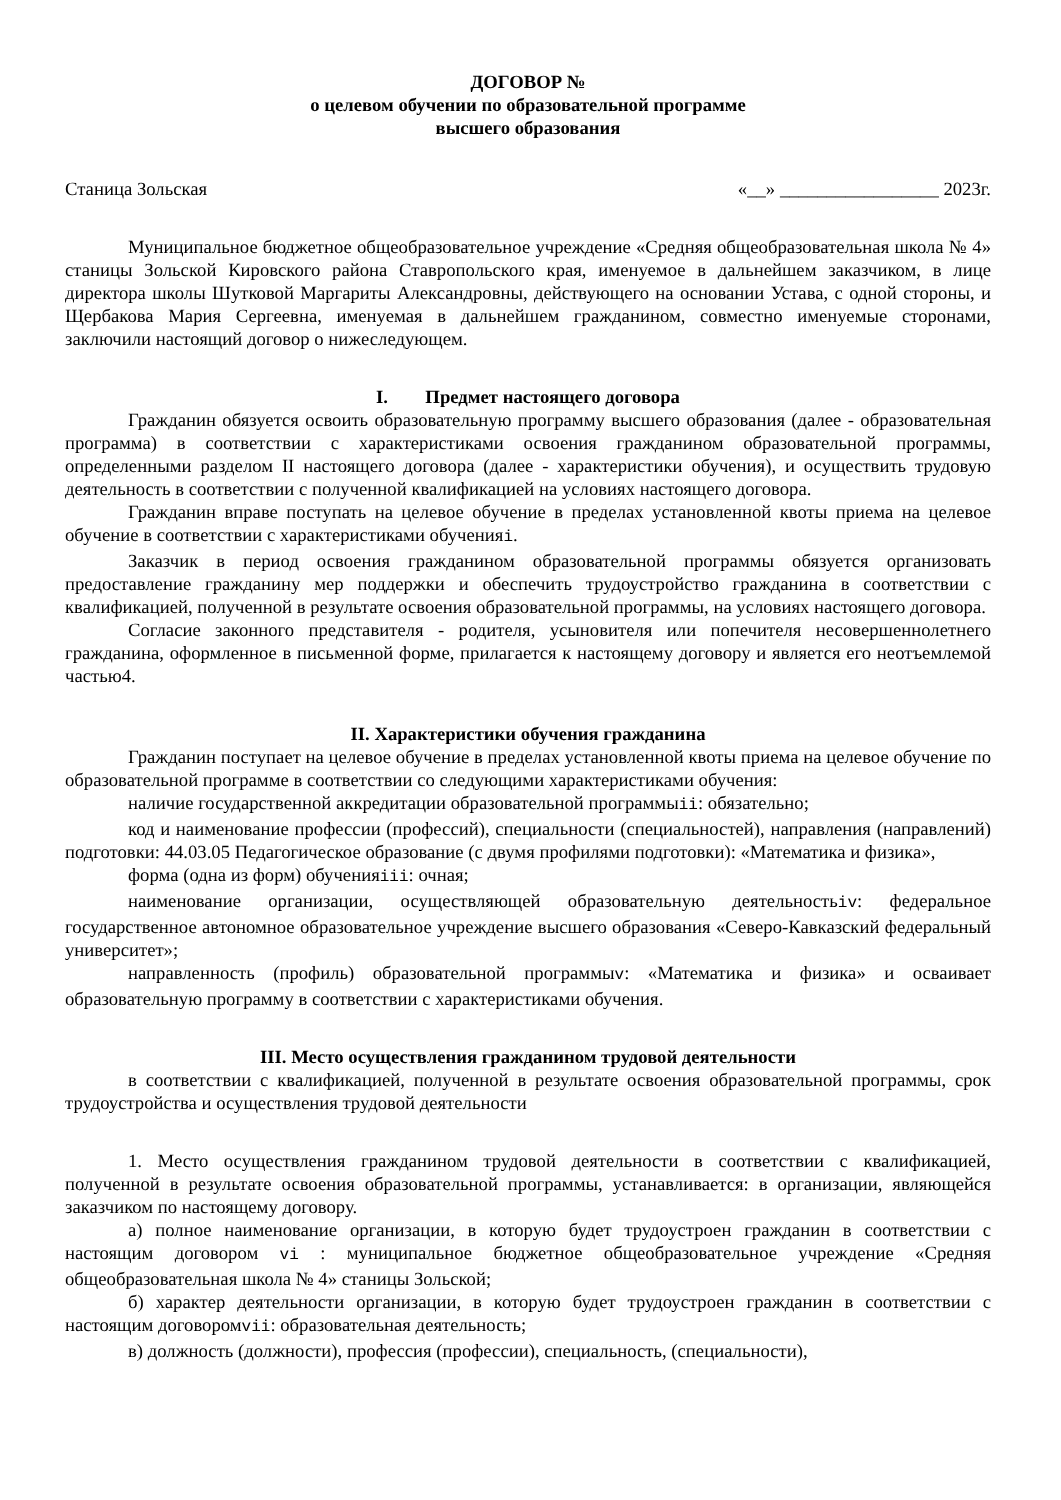ДОГОВОР №
о целевом обучении по образовательной программе
высшего образования
Станица Зольская «__» _________________ 2023г.
Муниципальное бюджетное общеобразовательное учреждение «Средняя общеобразовательная школа № 4» станицы Зольской Кировского района Ставропольского края, именуемое в дальнейшем заказчиком, в лице директора школы Шутковой Маргариты Александровны, действующего на основании Устава, с одной стороны, и Щербакова Мария Сергеевна, именуемая в дальнейшем гражданином, совместно именуемые сторонами, заключили настоящий договор о нижеследующем.
I. Предмет настоящего договора
Гражданин обязуется освоить образовательную программу высшего образования (далее - образовательная программа) в соответствии с характеристиками освоения гражданином образовательной программы, определенными разделом II настоящего договора (далее - характеристики обучения), и осуществить трудовую деятельность в соответствии с полученной квалификацией на условиях настоящего договора.
Гражданин вправе поступать на целевое обучение в пределах установленной квоты приема на целевое обучение в соответствии с характеристиками обученияi.
Заказчик в период освоения гражданином образовательной программы обязуется организовать предоставление гражданину мер поддержки и обеспечить трудоустройство гражданина в соответствии с квалификацией, полученной в результате освоения образовательной программы, на условиях настоящего договора.
Согласие законного представителя - родителя, усыновителя или попечителя несовершеннолетнего гражданина, оформленное в письменной форме, прилагается к настоящему договору и является его неотъемлемой частью4.
II. Характеристики обучения гражданина
Гражданин поступает на целевое обучение в пределах установленной квоты приема на целевое обучение по образовательной программе в соответствии со следующими характеристиками обучения:
наличие государственной аккредитации образовательной программыii: обязательно;
код и наименование профессии (профессий), специальности (специальностей), направления (направлений) подготовки: 44.03.05 Педагогическое образование (с двумя профилями подготовки): «Математика и физика»,
форма (одна из форм) обученияiii: очная;
наименование организации, осуществляющей образовательную деятельностьiv: федеральное государственное автономное образовательное учреждение высшего образования «Северо-Кавказский федеральный университет»;
направленность (профиль) образовательной программыv: «Математика и физика» и осваивает образовательную программу в соответствии с характеристиками обучения.
III. Место осуществления гражданином трудовой деятельности
в соответствии с квалификацией, полученной в результате освоения образовательной программы, срок трудоустройства и осуществления трудовой деятельности
1. Место осуществления гражданином трудовой деятельности в соответствии с квалификацией, полученной в результате освоения образовательной программы, устанавливается: в организации, являющейся заказчиком по настоящему договору.
а) полное наименование организации, в которую будет трудоустроен гражданин в соответствии с настоящим договором vi : муниципальное бюджетное общеобразовательное учреждение «Средняя общеобразовательная школа № 4» станицы Зольской;
б) характер деятельности организации, в которую будет трудоустроен гражданин в соответствии с настоящим договоромvii: образовательная деятельность;
в) должность (должности), профессия (профессии), специальность, (специальности),